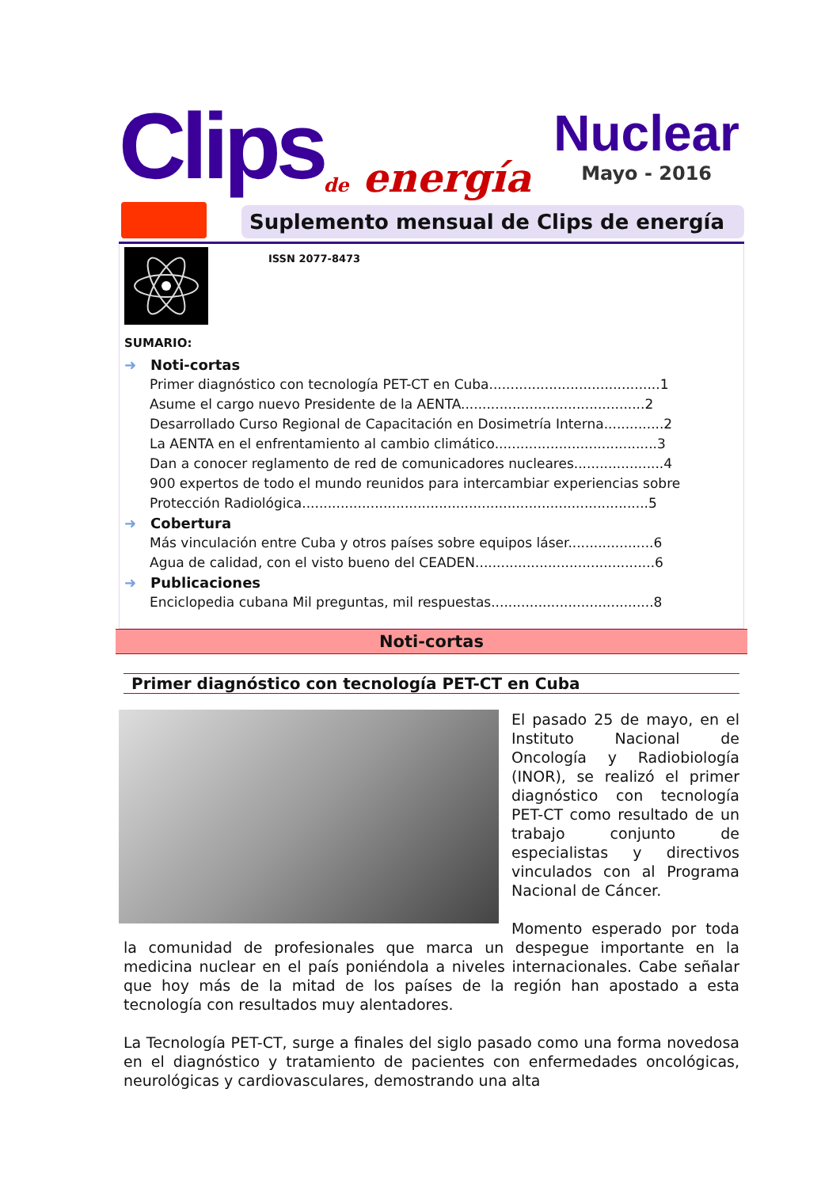Clips
de energía
Nuclear
Mayo - 2016
Suplemento mensual de Clips de energía ISSN 2077-8473
SUMARIO:
➜ Noti-cortas
Primer diagnóstico con tecnología PET-CT en Cuba........................................1
Asume el cargo nuevo Presidente de la AENTA...........................................2
Desarrollado Curso Regional de Capacitación en Dosimetría Interna..............2
La AENTA en el enfrentamiento al cambio climático......................................3
Dan a conocer reglamento de red de comunicadores nucleares.....................4
900 expertos de todo el mundo reunidos para intercambiar experiencias sobre Protección Radiológica.................................................................................5
➜ Cobertura
Más vinculación entre Cuba y otros países sobre equipos láser....................6
Agua de calidad, con el visto bueno del CEADEN..........................................6
➜ Publicaciones
Enciclopedia cubana Mil preguntas, mil respuestas......................................8
Noti-cortas
Primer diagnóstico con tecnología PET-CT en Cuba
El pasado 25 de mayo, en el Instituto Nacional de Oncología y Radiobiología (INOR), se realizó el primer diagnóstico con tecnología PET-CT como resultado de un trabajo conjunto de especialistas y directivos vinculados con al Programa Nacional de Cáncer.
Momento esperado por toda la comunidad de profesionales que marca un despegue importante en la medicina nuclear en el país poniéndola a niveles internacionales. Cabe señalar que hoy más de la mitad de los países de la región han apostado a esta tecnología con resultados muy alentadores.
La Tecnología PET-CT, surge a finales del siglo pasado como una forma novedosa en el diagnóstico y tratamiento de pacientes con enfermedades oncológicas, neurológicas y cardiovasculares, demostrando una alta